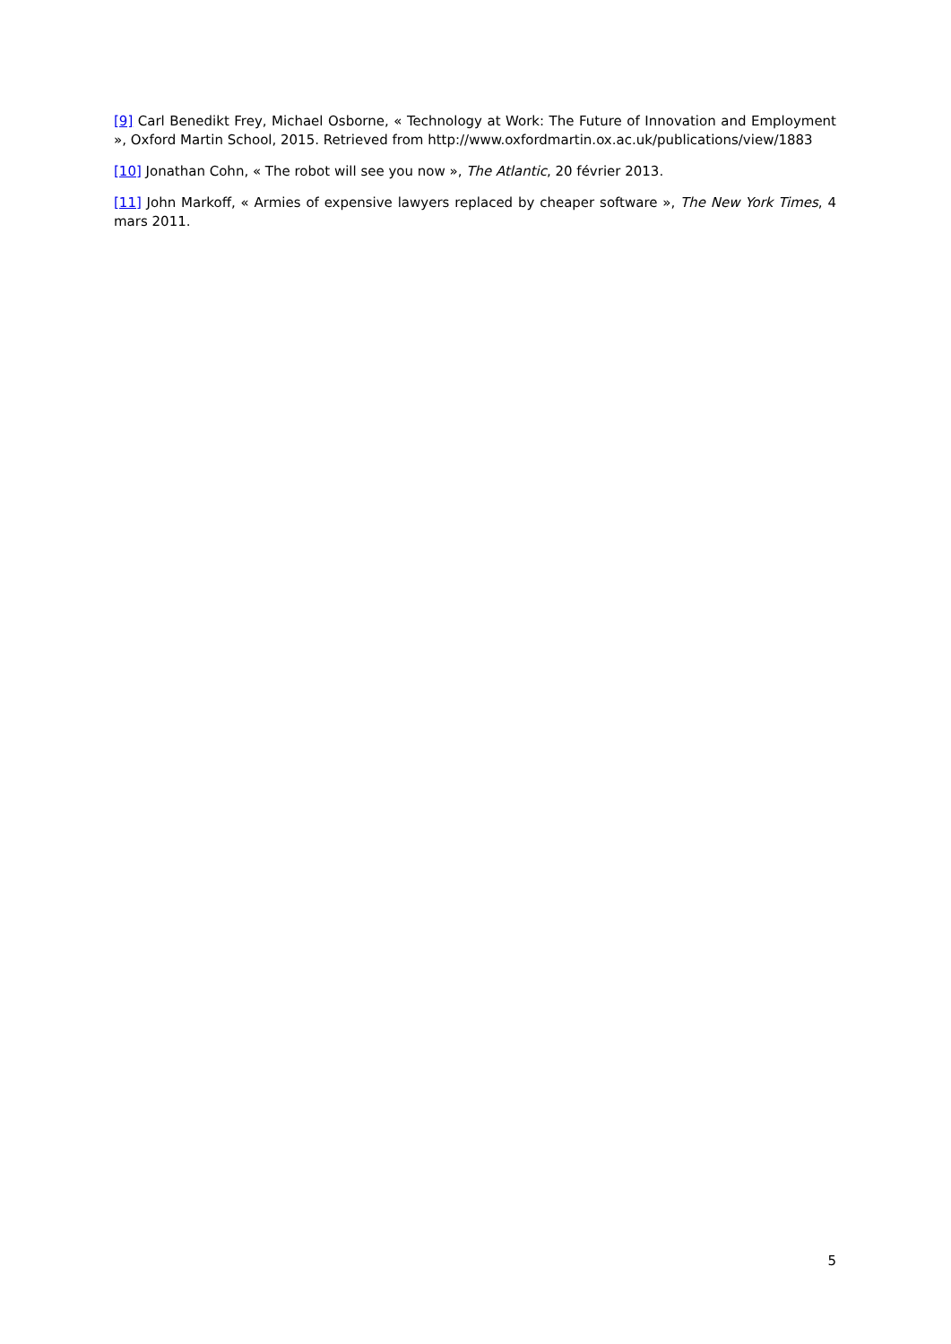[9] Carl Benedikt Frey, Michael Osborne, « Technology at Work: The Future of Innovation and Employment », Oxford Martin School, 2015. Retrieved from http://www.oxfordmartin.ox.ac.uk/publications/view/1883
[10] Jonathan Cohn, « The robot will see you now », The Atlantic, 20 février 2013.
[11] John Markoff, « Armies of expensive lawyers replaced by cheaper software », The New York Times, 4 mars 2011.
5